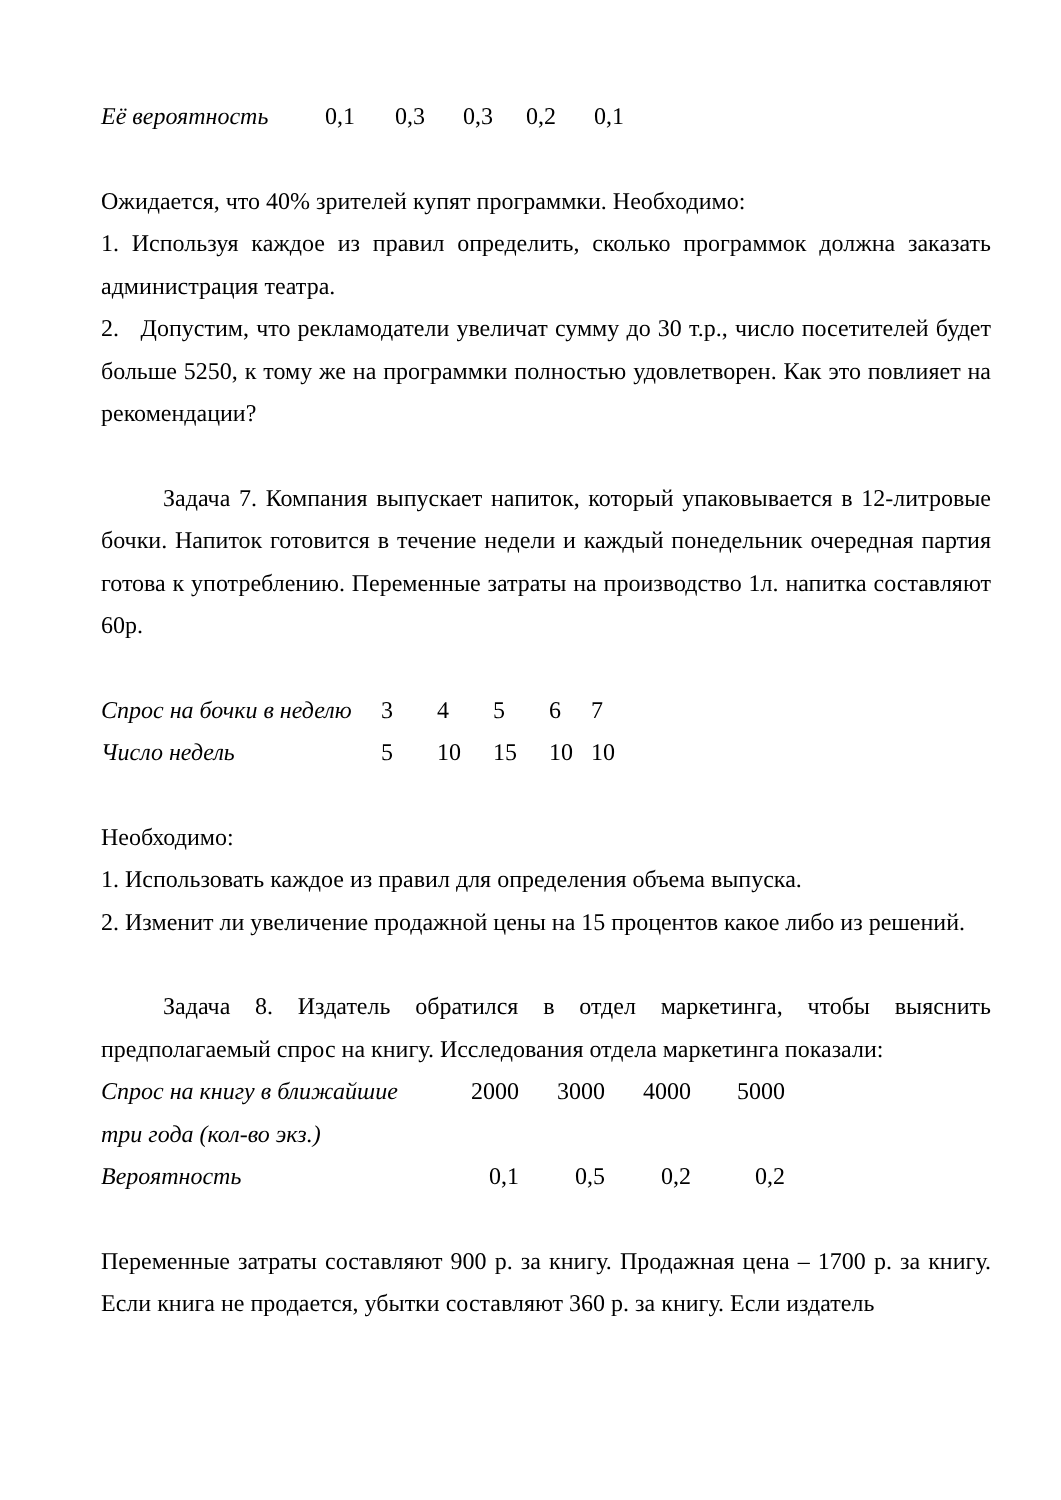| Её вероятность | 0,1 | 0,3 | 0,3 | 0,2 | 0,1 |
Ожидается, что 40% зрителей купят программки. Необходимо:
1. Используя каждое из правил определить, сколько программок должна заказать администрация театра.
2. Допустим, что рекламодатели увеличат сумму до 30 т.р., число посетителей будет больше 5250, к тому же на программки полностью удовлетворен. Как это повлияет на рекомендации?
Задача 7. Компания выпускает напиток, который упаковывается в 12-литровые бочки. Напиток готовится в течение недели и каждый понедельник очередная партия готова к употреблению. Переменные затраты на производство 1л. напитка составляют 60р.
| Спрос на бочки в неделю | 3 | 4 | 5 | 6 | 7 |
| Число недель | 5 | 10 | 15 | 10 | 10 |
Необходимо:
1. Использовать каждое из правил для определения объема выпуска.
2. Изменит ли увеличение продажной цены на 15 процентов какое либо из решений.
Задача 8. Издатель обратился в отдел маркетинга, чтобы выяснить предполагаемый спрос на книгу. Исследования отдела маркетинга показали:
| Спрос на книгу в ближайшие | 2000 | 3000 | 4000 | 5000 |
| три года (кол-во экз.) | | | | |
| Вероятность | 0,1 | 0,5 | 0,2 | 0,2 |
Переменные затраты составляют 900 р. за книгу. Продажная цена – 1700 р. за книгу. Если книга не продается, убытки составляют 360 р. за книгу. Если издатель